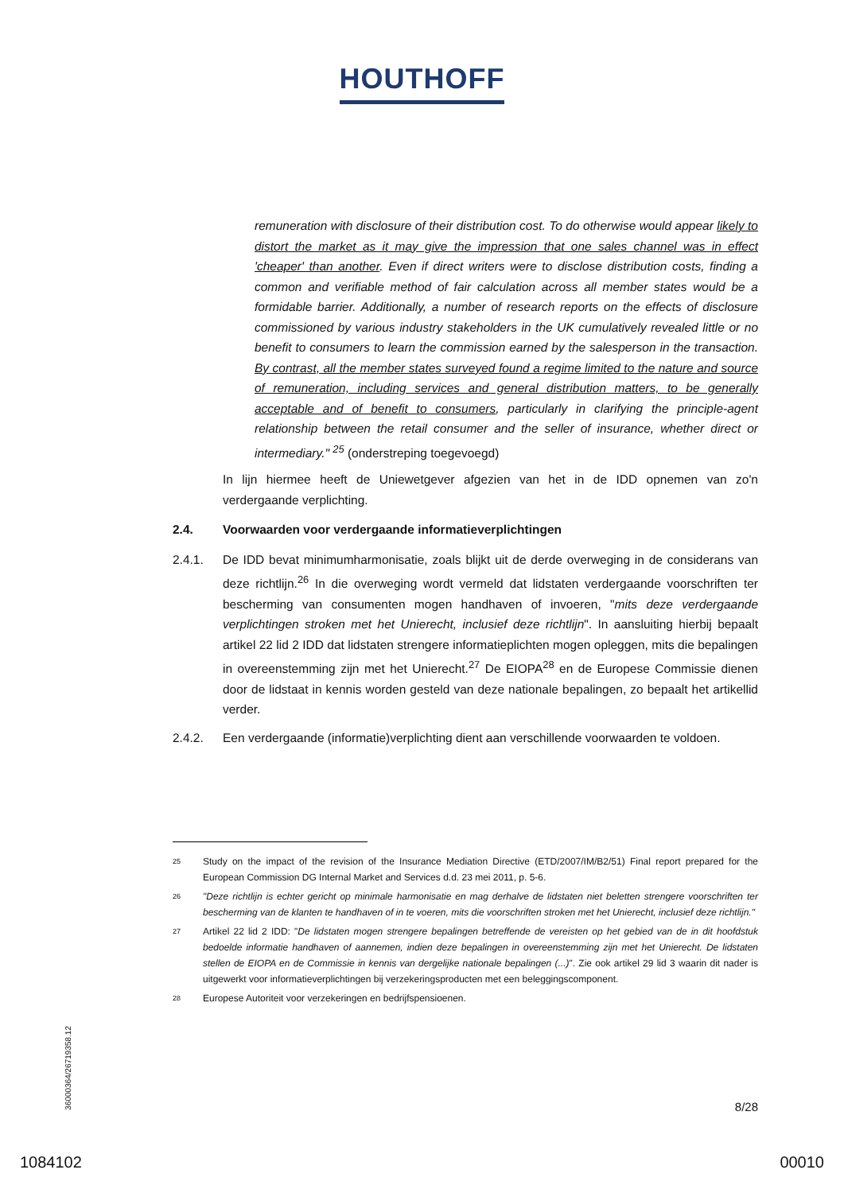HOUTHOFF
remuneration with disclosure of their distribution cost. To do otherwise would appear likely to distort the market as it may give the impression that one sales channel was in effect 'cheaper' than another. Even if direct writers were to disclose distribution costs, finding a common and verifiable method of fair calculation across all member states would be a formidable barrier. Additionally, a number of research reports on the effects of disclosure commissioned by various industry stakeholders in the UK cumulatively revealed little or no benefit to consumers to learn the commission earned by the salesperson in the transaction. By contrast, all the member states surveyed found a regime limited to the nature and source of remuneration, including services and general distribution matters, to be generally acceptable and of benefit to consumers, particularly in clarifying the principle-agent relationship between the retail consumer and the seller of insurance, whether direct or intermediary." <sup>25</sup> (onderstreping toegevoegd)
In lijn hiermee heeft de Uniewetgever afgezien van het in de IDD opnemen van zo'n verdergaande verplichting.
2.4. Voorwaarden voor verdergaande informatieverplichtingen
2.4.1. De IDD bevat minimumharmonisatie, zoals blijkt uit de derde overweging in de considerans van deze richtlijn.<sup>26</sup> In die overweging wordt vermeld dat lidstaten verdergaande voorschriften ter bescherming van consumenten mogen handhaven of invoeren, "mits deze verdergaande verplichtingen stroken met het Unierecht, inclusief deze richtlijn". In aansluiting hierbij bepaalt artikel 22 lid 2 IDD dat lidstaten strengere informatieplichten mogen opleggen, mits die bepalingen in overeenstemming zijn met het Unierecht.<sup>27</sup> De EIOPA<sup>28</sup> en de Europese Commissie dienen door de lidstaat in kennis worden gesteld van deze nationale bepalingen, zo bepaalt het artikellid verder.
2.4.2. Een verdergaande (informatie)verplichting dient aan verschillende voorwaarden te voldoen.
25
Study on the impact of the revision of the Insurance Mediation Directive (ETD/2007/IM/B2/51) Final report prepared for the European Commission DG Internal Market and Services d.d. 23 mei 2011, p. 5-6.
26
"Deze richtlijn is echter gericht op minimale harmonisatie en mag derhalve de lidstaten niet beletten strengere voorschriften ter bescherming van de klanten te handhaven of in te voeren, mits die voorschriften stroken met het Unierecht, inclusief deze richtlijn."
27
Artikel 22 lid 2 IDD: "De lidstaten mogen strengere bepalingen betreffende de vereisten op het gebied van de in dit hoofdstuk bedoelde informatie handhaven of aannemen, indien deze bepalingen in overeenstemming zijn met het Unierecht. De lidstaten stellen de EIOPA en de Commissie in kennis van dergelijke nationale bepalingen (...)". Zie ook artikel 29 lid 3 waarin dit nader is uitgewerkt voor informatieverplichtingen bij verzekeringsproducten met een beleggingscomponent.
28
Europese Autoriteit voor verzekeringen en bedrijfspensioenen.
36000364/26719358.12
8/28
1084102 00010